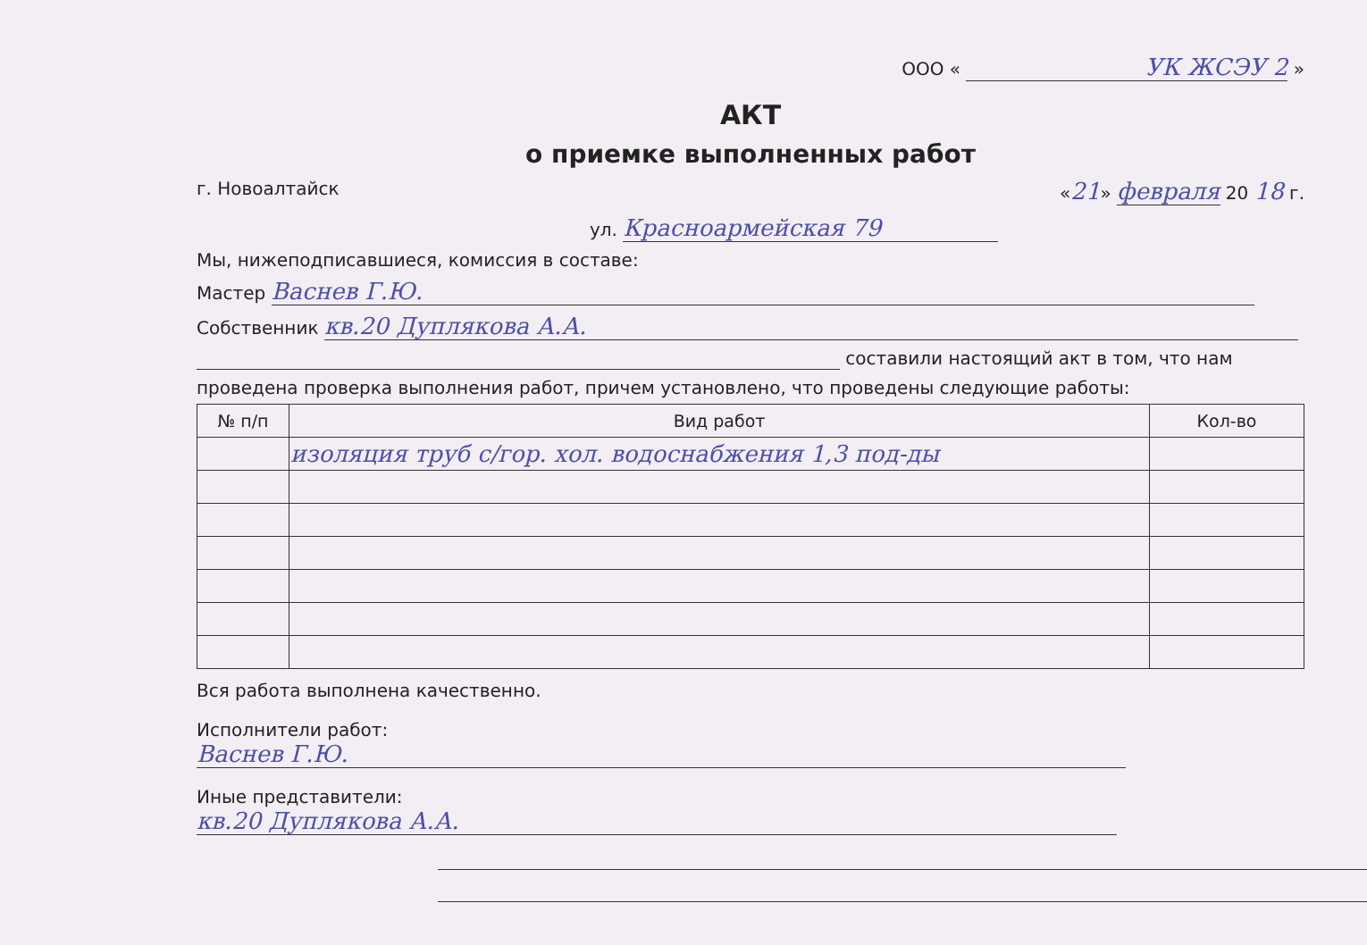ООО « УК ЖСЭУ 2 »
АКТ
о приемке выполненных работ
г. Новоалтайск «21» февраля 20 18 г.
ул. Красноармейская 79
Мы, нижеподписавшиеся, комиссия в составе:
Мастер Васнев Г.Ю.
Собственник кв.20 Дуплякова А.А.
составили настоящий акт в том, что нам
проведена проверка выполнения работ, причем установлено, что проведены следующие работы:
| № п/п | Вид работ | Кол-во |
| --- | --- | --- |
| | изоляция труб с/гор. хол. водоснабжения 1,3 под-ды | |
Вся работа выполнена качественно.
Исполнители работ: Васнев Г.Ю.
Иные представители: кв.20 Дуплякова А.А.